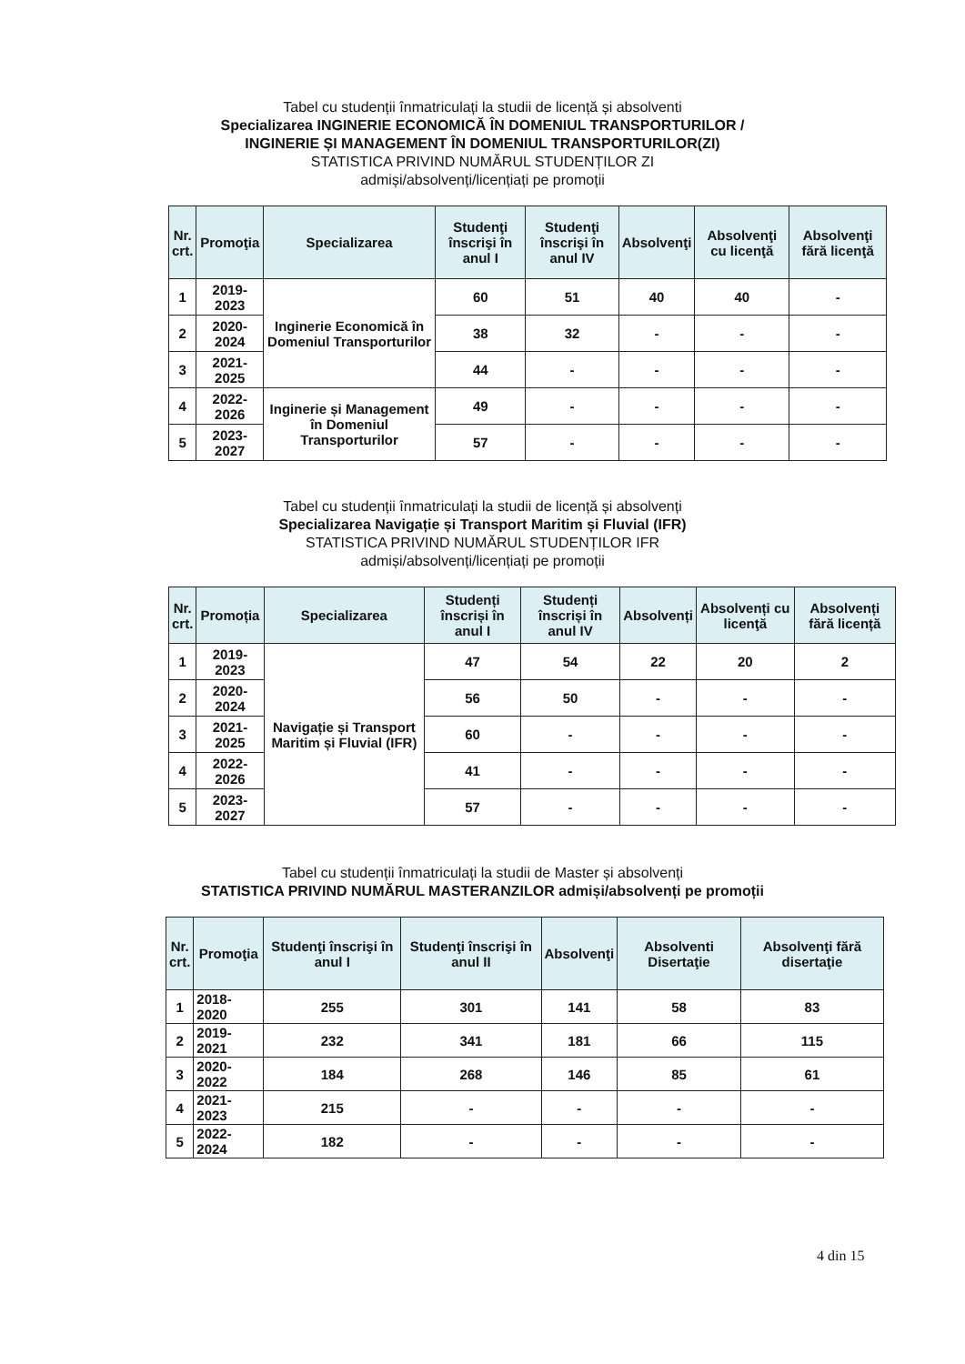Tabel cu studenții înmatriculați la studii de licență și absolventi
Specializarea INGINERIE ECONOMICĂ ÎN DOMENIUL TRANSPORTURILOR /
INGINERIE ȘI MANAGEMENT ÎN DOMENIUL TRANSPORTURILOR(ZI)
STATISTICA PRIVIND NUMĂRUL STUDENȚILOR ZI
admiși/absolvenți/licențiați pe promoții
| Nr. crt. | Promoţia | Specializarea | Studenţi înscrişi în anul I | Studenţi înscrişi în anul IV | Absolvenţi | Absolvenţi cu licenţă | Absolvenţi fără licenţă |
| --- | --- | --- | --- | --- | --- | --- | --- |
| 1 | 2019-2023 | Inginerie Economică în Domeniul Transporturilor | 60 | 51 | 40 | 40 | - |
| 2 | 2020-2024 | | 38 | 32 | - | - | - |
| 3 | 2021-2025 | | 44 | - | - | - | - |
| 4 | 2022-2026 | Inginerie și Management în Domeniul Transporturilor | 49 | - | - | - | - |
| 5 | 2023-2027 | | 57 | - | - | - | - |
Tabel cu studenții înmatriculați la studii de licență și absolvenți
Specializarea Navigație și Transport Maritim și Fluvial (IFR)
STATISTICA PRIVIND NUMĂRUL STUDENȚILOR IFR
admiși/absolvenți/licențiați pe promoții
| Nr. crt. | Promoția | Specializarea | Studenți înscriși în anul I | Studenți înscriși în anul IV | Absolvenți | Absolvenți cu licenţă | Absolvenți fără licență |
| --- | --- | --- | --- | --- | --- | --- | --- |
| 1 | 2019-2023 | Navigație și Transport Maritim și Fluvial (IFR) | 47 | 54 | 22 | 20 | 2 |
| 2 | 2020-2024 | | 56 | 50 | - | - | - |
| 3 | 2021-2025 | | 60 | - | - | - | - |
| 4 | 2022-2026 | | 41 | - | - | - | - |
| 5 | 2023-2027 | | 57 | - | - | - | - |
Tabel cu studenții înmatriculați la studii de Master și absolvenți
STATISTICA PRIVIND NUMĂRUL MASTERANZILOR admiși/absolvenți pe promoții
| Nr. crt. | Promoţia | Studenţi înscrişi în anul I | Studenţi înscrişi în anul II | Absolvenţi | Absolventi Disertaţie | Absolvenţi fără disertaţie |
| --- | --- | --- | --- | --- | --- | --- |
| 1 | 2018-2020 | 255 | 301 | 141 | 58 | 83 |
| 2 | 2019-2021 | 232 | 341 | 181 | 66 | 115 |
| 3 | 2020-2022 | 184 | 268 | 146 | 85 | 61 |
| 4 | 2021-2023 | 215 | - | - | - | - |
| 5 | 2022-2024 | 182 | - | - | - | - |
4 din 15